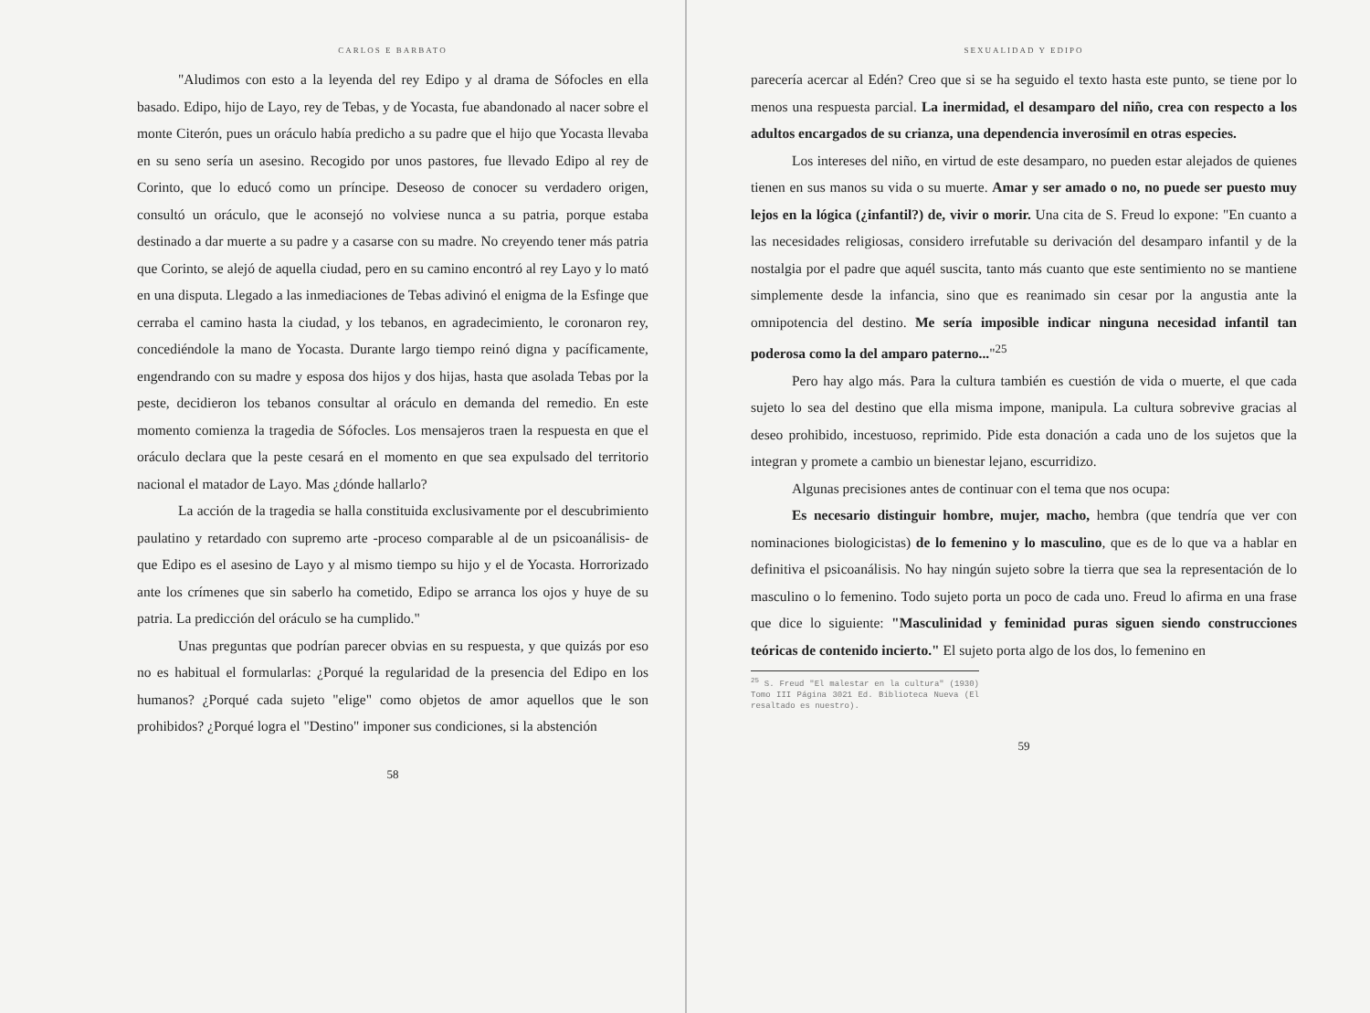CARLOS E BARBATO
"Aludimos con esto a la leyenda del rey Edipo y al drama de Sófocles en ella basado. Edipo, hijo de Layo, rey de Tebas, y de Yocasta, fue abandonado al nacer sobre el monte Citerón, pues un oráculo había predicho a su padre que el hijo que Yocasta llevaba en su seno sería un asesino. Recogido por unos pastores, fue llevado Edipo al rey de Corinto, que lo educó como un príncipe. Deseoso de conocer su verdadero origen, consultó un oráculo, que le aconsejó no volviese nunca a su patria, porque estaba destinado a dar muerte a su padre y a casarse con su madre. No creyendo tener más patria que Corinto, se alejó de aquella ciudad, pero en su camino encontró al rey Layo y lo mató en una disputa. Llegado a las inmediaciones de Tebas adivinó el enigma de la Esfinge que cerraba el camino hasta la ciudad, y los tebanos, en agradecimiento, le coronaron rey, concediéndole la mano de Yocasta. Durante largo tiempo reinó digna y pacíficamente, engendrando con su madre y esposa dos hijos y dos hijas, hasta que asolada Tebas por la peste, decidieron los tebanos consultar al oráculo en demanda del remedio. En este momento comienza la tragedia de Sófocles. Los mensajeros traen la respuesta en que el oráculo declara que la peste cesará en el momento en que sea expulsado del territorio nacional el matador de Layo. Mas ¿dónde hallarlo?
La acción de la tragedia se halla constituida exclusivamente por el descubrimiento paulatino y retardado con supremo arte -proceso comparable al de un psicoanálisis- de que Edipo es el asesino de Layo y al mismo tiempo su hijo y el de Yocasta. Horrorizado ante los crímenes que sin saberlo ha cometido, Edipo se arranca los ojos y huye de su patria. La predicción del oráculo se ha cumplido."
Unas preguntas que podrían parecer obvias en su respuesta, y que quizás por eso no es habitual el formularlas: ¿Porqué la regularidad de la presencia del Edipo en los humanos? ¿Porqué cada sujeto "elige" como objetos de amor aquellos que le son prohibidos? ¿Porqué logra el "Destino" imponer sus condiciones, si la abstención
58
SEXUALIDAD Y EDIPO
parecería acercar al Edén? Creo que si se ha seguido el texto hasta este punto, se tiene por lo menos una respuesta parcial. La inermidad, el desamparo del niño, crea con respecto a los adultos encargados de su crianza, una dependencia inverosímil en otras especies.
Los intereses del niño, en virtud de este desamparo, no pueden estar alejados de quienes tienen en sus manos su vida o su muerte. Amar y ser amado o no, no puede ser puesto muy lejos en la lógica (¿infantil?) de, vivir o morir. Una cita de S. Freud lo expone: "En cuanto a las necesidades religiosas, considero irrefutable su derivación del desamparo infantil y de la nostalgia por el padre que aquél suscita, tanto más cuanto que este sentimiento no se mantiene simplemente desde la infancia, sino que es reanimado sin cesar por la angustia ante la omnipotencia del destino. Me sería imposible indicar ninguna necesidad infantil tan poderosa como la del amparo paterno..."<sup>25</sup>
Pero hay algo más. Para la cultura también es cuestión de vida o muerte, el que cada sujeto lo sea del destino que ella misma impone, manipula. La cultura sobrevive gracias al deseo prohibido, incestuoso, reprimido. Pide esta donación a cada uno de los sujetos que la integran y promete a cambio un bienestar lejano, escurridizo.
Algunas precisiones antes de continuar con el tema que nos ocupa:
Es necesario distinguir hombre, mujer, macho, hembra (que tendría que ver con nominaciones biologicistas) de lo femenino y lo masculino, que es de lo que va a hablar en definitiva el psicoanálisis. No hay ningún sujeto sobre la tierra que sea la representación de lo masculino o lo femenino. Todo sujeto porta un poco de cada uno. Freud lo afirma en una frase que dice lo siguiente: "Masculinidad y feminidad puras siguen siendo construcciones teóricas de contenido incierto." El sujeto porta algo de los dos, lo femenino en
<sup>25</sup> S. Freud "El malestar en la cultura" (1930) Tomo III Página 3021 Ed. Biblioteca Nueva (El resaltado es nuestro).
59